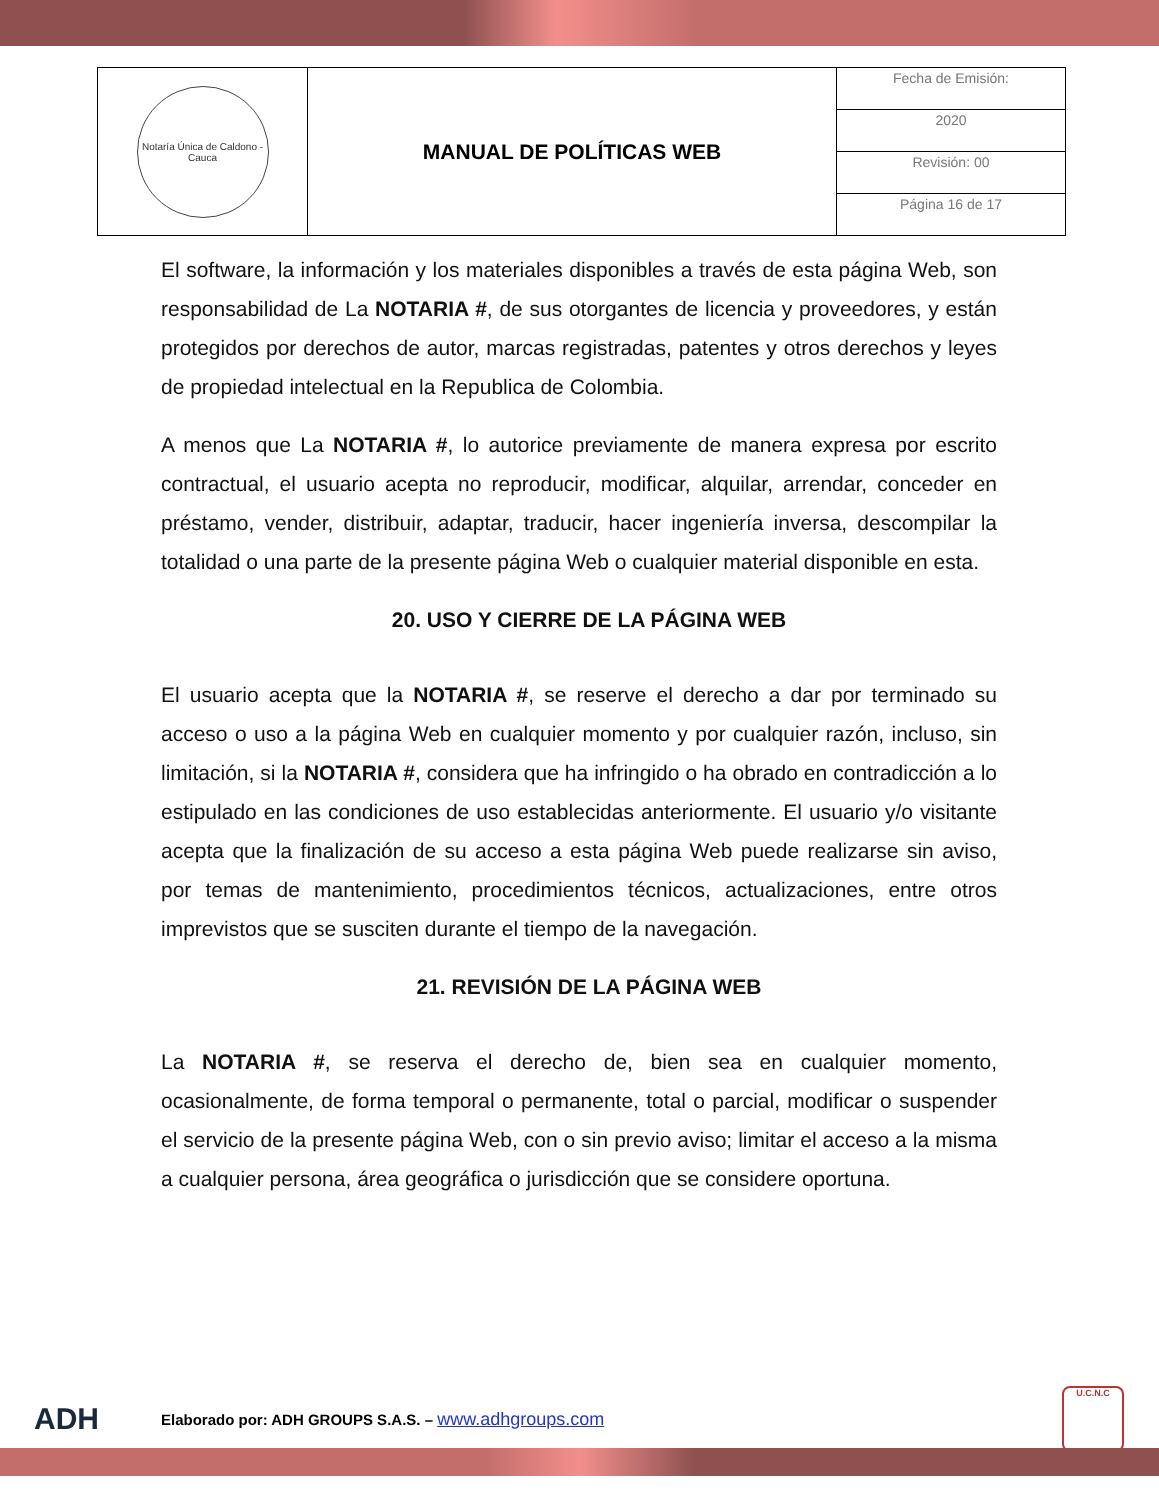| Notaría Única de Caldono - Cauca | MANUAL DE POLÍTICAS WEB | Fecha de Emisión: |
| | | 2020 |
| | | Revisión: 00 |
| | | Página 16 de 17 |
El software, la información y los materiales disponibles a través de esta página Web, son responsabilidad de La NOTARIA #, de sus otorgantes de licencia y proveedores, y están protegidos por derechos de autor, marcas registradas, patentes y otros derechos y leyes de propiedad intelectual en la Republica de Colombia.
A menos que La NOTARIA #, lo autorice previamente de manera expresa por escrito contractual, el usuario acepta no reproducir, modificar, alquilar, arrendar, conceder en préstamo, vender, distribuir, adaptar, traducir, hacer ingeniería inversa, descompilar la totalidad o una parte de la presente página Web o cualquier material disponible en esta.
20. USO Y CIERRE DE LA PÁGINA WEB
El usuario acepta que la NOTARIA #, se reserve el derecho a dar por terminado su acceso o uso a la página Web en cualquier momento y por cualquier razón, incluso, sin limitación, si la NOTARIA #, considera que ha infringido o ha obrado en contradicción a lo estipulado en las condiciones de uso establecidas anteriormente. El usuario y/o visitante acepta que la finalización de su acceso a esta página Web puede realizarse sin aviso, por temas de mantenimiento, procedimientos técnicos, actualizaciones, entre otros imprevistos que se susciten durante el tiempo de la navegación.
21. REVISIÓN DE LA PÁGINA WEB
La NOTARIA #, se reserva el derecho de, bien sea en cualquier momento, ocasionalmente, de forma temporal o permanente, total o parcial, modificar o suspender el servicio de la presente página Web, con o sin previo aviso; limitar el acceso a la misma a cualquier persona, área geográfica o jurisdicción que se considere oportuna.
ADH Elaborado por: ADH GROUPS S.A.S. – www.adhgroups.com U.C.N.C